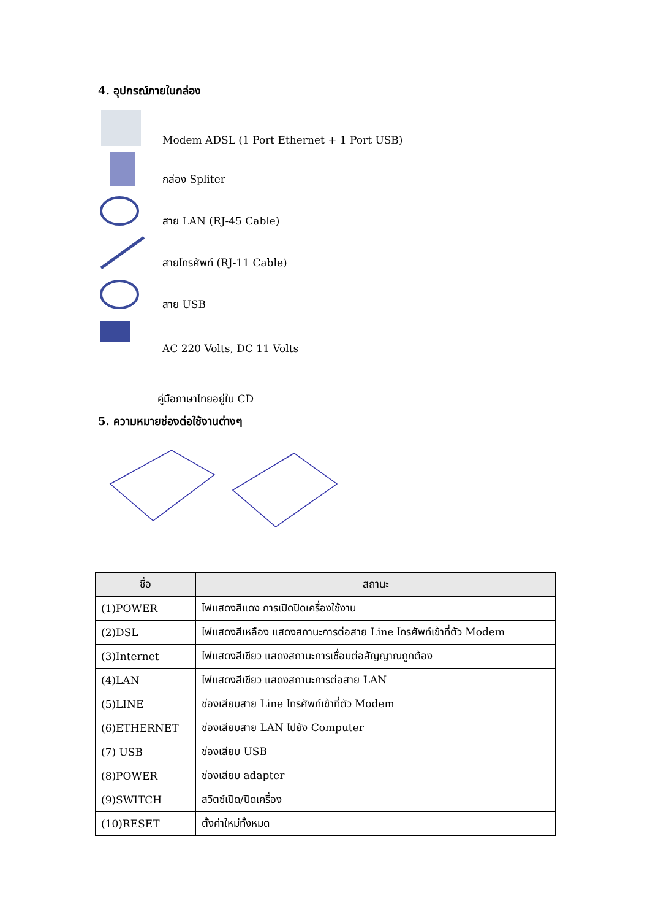4. อุปกรณ์ภายในกล่อง
Modem ADSL (1 Port Ethernet + 1 Port USB)
กล่อง Spliter
สาย LAN (RJ-45 Cable)
สายโทรศัพท์ (RJ-11 Cable)
สาย USB
AC 220 Volts, DC 11 Volts
คู่มือภาษาไทยอยู่ใน CD
5. ความหมายช่องต่อใช้งานต่างๆ
| ชื่อ | สถานะ |
| --- | --- |
| (1)POWER | ไฟแสดงสีแดง การเปิดปิดเครื่องใช้งาน |
| (2)DSL | ไฟแสดงสีเหลือง แสดงสถานะการต่อสาย Line โทรศัพท์เข้าที่ตัว Modem |
| (3)Internet | ไฟแสดงสีเขียว แสดงสถานะการเชื่อมต่อสัญญาณถูกต้อง |
| (4)LAN | ไฟแสดงสีเขียว แสดงสถานะการต่อสาย LAN |
| (5)LINE | ช่องเสียบสาย Line โทรศัพท์เข้าที่ตัว Modem |
| (6)ETHERNET | ช่องเสียบสาย LAN ไปยัง Computer |
| (7) USB | ช่องเสียบ USB |
| (8)POWER | ช่องเสียบ adapter |
| (9)SWITCH | สวิตซ์เปิด/ปิดเครื่อง |
| (10)RESET | ตั้งค่าใหม่ทั้งหมด |